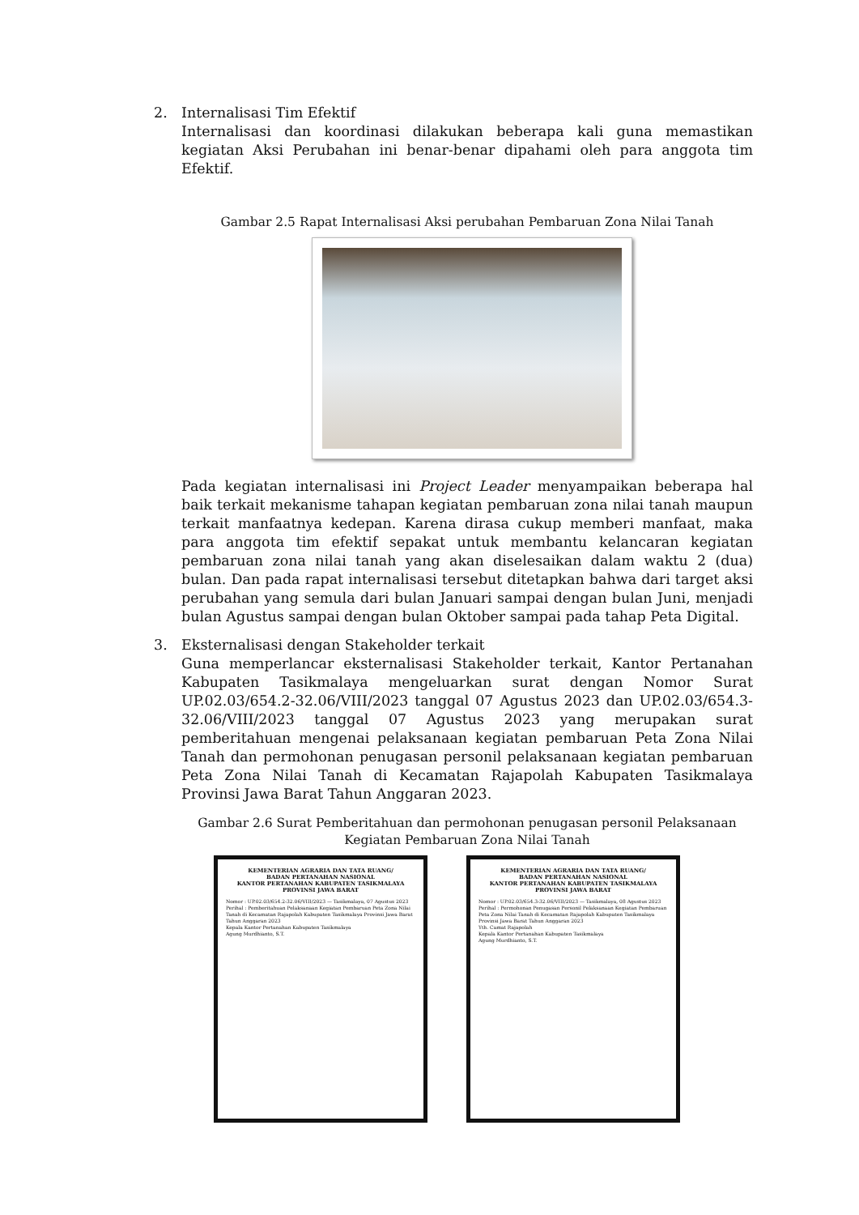2. Internalisasi Tim Efektif
Internalisasi dan koordinasi dilakukan beberapa kali guna memastikan kegiatan Aksi Perubahan ini benar-benar dipahami oleh para anggota tim Efektif.
Gambar 2.5 Rapat Internalisasi Aksi perubahan Pembaruan Zona Nilai Tanah
Pada kegiatan internalisasi ini Project Leader menyampaikan beberapa hal baik terkait mekanisme tahapan kegiatan pembaruan zona nilai tanah maupun terkait manfaatnya kedepan. Karena dirasa cukup memberi manfaat, maka para anggota tim efektif sepakat untuk membantu kelancaran kegiatan pembaruan zona nilai tanah yang akan diselesaikan dalam waktu 2 (dua) bulan. Dan pada rapat internalisasi tersebut ditetapkan bahwa dari target aksi perubahan yang semula dari bulan Januari sampai dengan bulan Juni, menjadi bulan Agustus sampai dengan bulan Oktober sampai pada tahap Peta Digital.
3. Eksternalisasi dengan Stakeholder terkait
Guna memperlancar eksternalisasi Stakeholder terkait, Kantor Pertanahan Kabupaten Tasikmalaya mengeluarkan surat dengan Nomor Surat UP.02.03/654.2-32.06/VIII/2023 tanggal 07 Agustus 2023 dan UP.02.03/654.3-32.06/VIII/2023 tanggal 07 Agustus 2023 yang merupakan surat pemberitahuan mengenai pelaksanaan kegiatan pembaruan Peta Zona Nilai Tanah dan permohonan penugasan personil pelaksanaan kegiatan pembaruan Peta Zona Nilai Tanah di Kecamatan Rajapolah Kabupaten Tasikmalaya Provinsi Jawa Barat Tahun Anggaran 2023.
Gambar 2.6 Surat Pemberitahuan dan permohonan penugasan personil Pelaksanaan Kegiatan Pembaruan Zona Nilai Tanah
KEMENTERIAN AGRARIA DAN TATA RUANG/
BADAN PERTANAHAN NASIONAL
KANTOR PERTANAHAN KABUPATEN TASIKMALAYA
PROVINSI JAWA BARAT
Nomor : UP.02.03/654.2-32.06/VIII/2023 — Tasikmalaya, 07 Agustus 2023
Perihal : Pemberitahuan Pelaksanaan Kegiatan Pembaruan Peta Zona Nilai Tanah di Kecamatan Rajapolah Kabupaten Tasikmalaya Provinsi Jawa Barat Tahun Anggaran 2023
Kepala Kantor Pertanahan Kabupaten Tasikmalaya
Agung Murdhianto, S.T.
KEMENTERIAN AGRARIA DAN TATA RUANG/
BADAN PERTANAHAN NASIONAL
KANTOR PERTANAHAN KABUPATEN TASIKMALAYA
PROVINSI JAWA BARAT
Nomor : UP.02.03/654.3-32.06/VIII/2023 — Tasikmalaya, 08 Agustus 2023
Perihal : Permohonan Penugasan Personil Pelaksanaan Kegiatan Pembaruan Peta Zona Nilai Tanah di Kecamatan Rajapolah Kabupaten Tasikmalaya Provinsi Jawa Barat Tahun Anggaran 2023
Yth. Camat Rajapolah
Kepala Kantor Pertanahan Kabupaten Tasikmalaya
Agung Murdhianto, S.T.